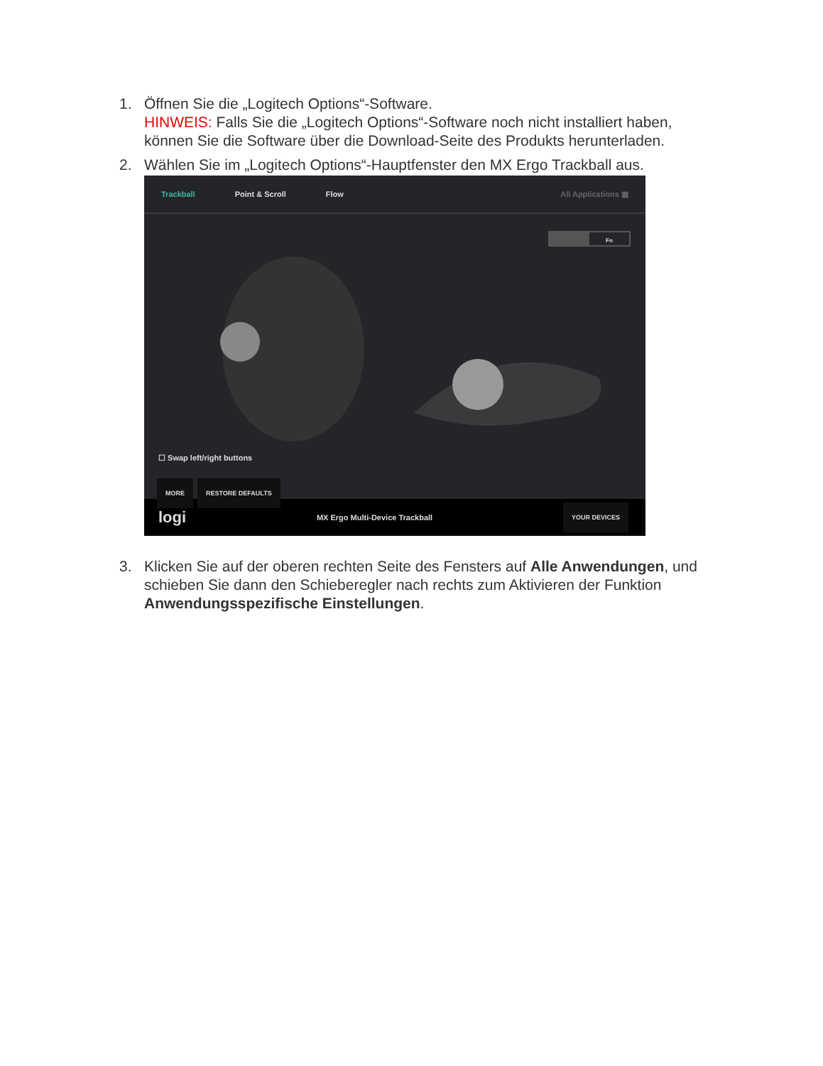1. Öffnen Sie die „Logitech Options“-Software.
HINWEIS: Falls Sie die „Logitech Options“-Software noch nicht installiert haben, können Sie die Software über die Download-Seite des Produkts herunterladen.
2. Wählen Sie im „Logitech Options“-Hauptfenster den MX Ergo Trackball aus.
Trackball Point & Scroll Flow All Applications ▦
Fn
☐ Swap left/right buttons
MORE RESTORE DEFAULTS
logi MX Ergo Multi-Device Trackball YOUR DEVICES
3. Klicken Sie auf der oberen rechten Seite des Fensters auf Alle Anwendungen, und schieben Sie dann den Schieberegler nach rechts zum Aktivieren der Funktion Anwendungsspezifische Einstellungen.